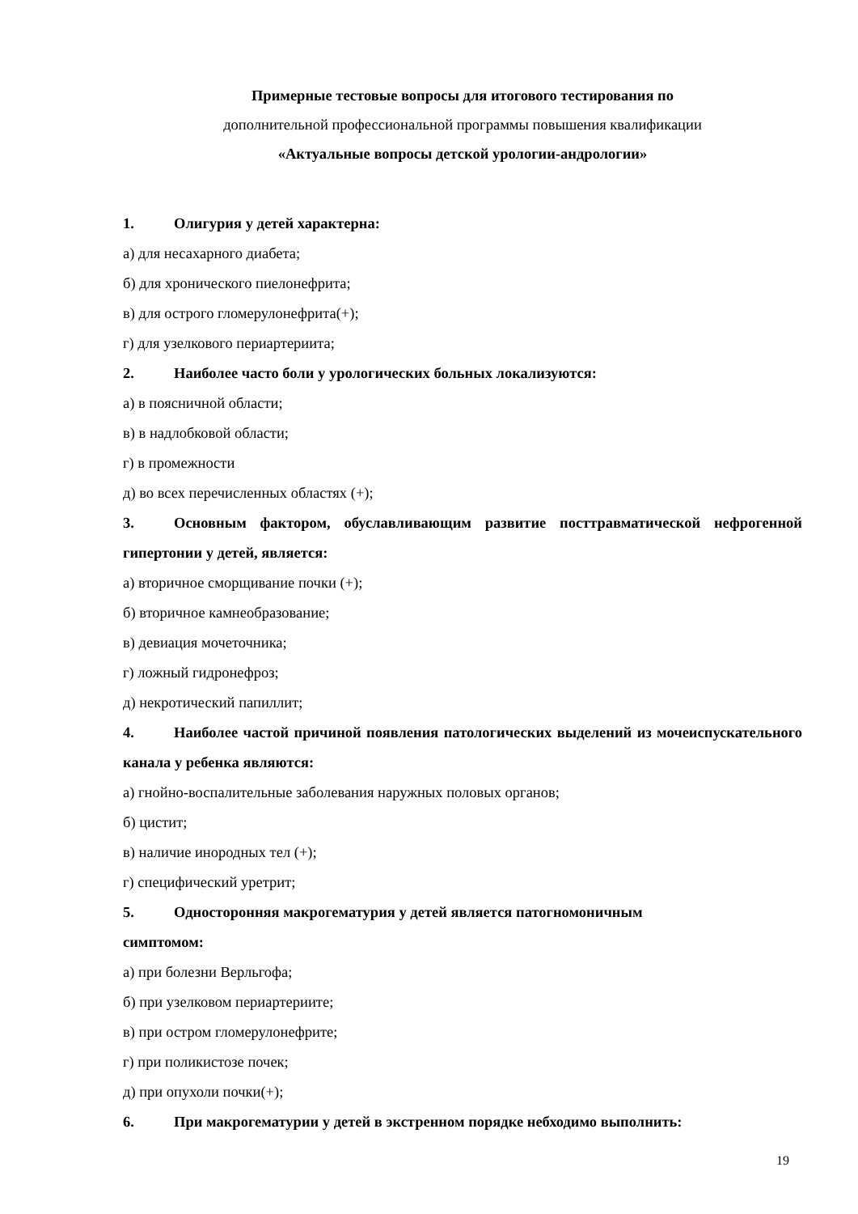Примерные тестовые вопросы для итогового тестирования по
дополнительной профессиональной программы повышения квалификации
«Актуальные вопросы детской урологии-андрологии»
1. Олигурия у детей характерна:
а) для несахарного диабета;
б) для хронического пиелонефрита;
в) для острого гломерулонефрита(+);
г) для узелкового периартериита;
2. Наиболее часто боли у урологических больных локализуются:
а) в поясничной области;
в) в надлобковой области;
г) в промежности
д) во всех перечисленных областях (+);
3. Основным фактором, обуславливающим развитие посттравматической нефрогенной гипертонии у детей, является:
а) вторичное сморщивание почки (+);
б) вторичное камнеобразование;
в) девиация мочеточника;
г) ложный гидронефроз;
д) некротический папиллит;
4. Наиболее частой причиной появления патологических выделений из мочеиспускательного канала у ребенка являются:
а) гнойно-воспалительные заболевания наружных половых органов;
б) цистит;
в) наличие инородных тел (+);
г) специфический уретрит;
5. Односторонняя макрогематурия у детей является патогномоничным
симптомом:
а) при болезни Верльгофа;
б) при узелковом периартериите;
в) при остром гломерулонефрите;
г) при поликистозе почек;
д) при опухоли почки(+);
6. При макрогематурии у детей в экстренном порядке небходимо выполнить:
19